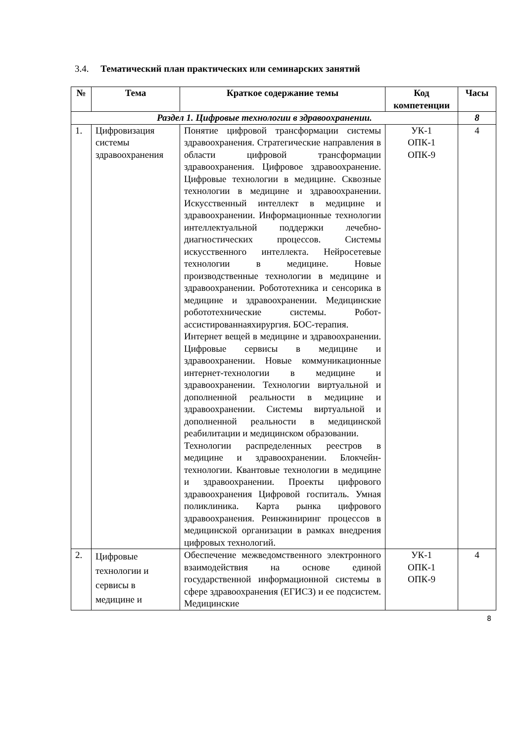3.4. Тематический план практических или семинарских занятий
| № | Тема | Краткое содержание темы | Код компетенции | Часы |
| --- | --- | --- | --- | --- |
| Раздел 1. Цифровые технологии в здравоохранении. | | | | 8 |
| 1. | Цифровизация системы здравоохранения | Понятие цифровой трансформации системы здравоохранения. Стратегические направления в области цифровой трансформации здравоохранения. Цифровое здравоохранение. Цифровые технологии в медицине. Сквозные технологии в медицине и здравоохранении. Искусственный интеллект в медицине и здравоохранении. Информационные технологии интеллектуальной поддержки лечебно-диагностических процессов. Системы искусственного интеллекта. Нейросетевые технологии в медицине. Новые производственные технологии в медицине и здравоохранении. Робототехника и сенсорика в медицине и здравоохранении. Медицинские робототехнические системы. Робот-ассистированнаяхирургия. БОС-терапия. Интернет вещей в медицине и здравоохранении. Цифровые сервисы в медицине и здравоохранении. Новые коммуникационные интернет-технологии в медицине и здравоохранении. Технологии виртуальной и дополненной реальности в медицине и здравоохранении. Системы виртуальной и дополненной реальности в медицинской реабилитации и медицинском образовании. Технологии распределенных реестров в медицине и здравоохранении. Блокчейн-технологии. Квантовые технологии в медицине и здравоохранении. Проекты цифрового здравоохранения Цифровой госпиталь. Умная поликлиника. Карта рынка цифрового здравоохранения. Реинжиниринг процессов в медицинской организации в рамках внедрения цифровых технологий. | УК-1 ОПК-1 ОПК-9 | 4 |
| 2. | Цифровые технологии и сервисы в медицине и | Обеспечение межведомственного электронного взаимодействия на основе единой государственной информационной системы в сфере здравоохранения (ЕГИСЗ) и ее подсистем. Медицинские | УК-1 ОПК-1 ОПК-9 | 4 |
8